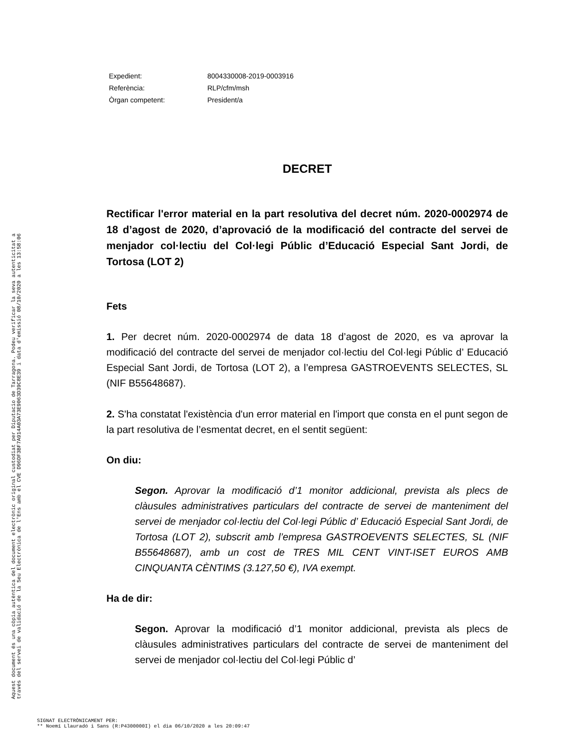| Expedient: | 8004330008-2019-0003916 |
| Referència: | RLP/cfm/msh |
| Òrgan competent: | President/a |
DECRET
Rectificar l'error material en la part resolutiva del decret núm. 2020-0002974 de 18 d’agost de 2020, d’aprovació de la modificació del contracte del servei de menjador col·lectiu del Col·legi Públic d’Educació Especial Sant Jordi, de Tortosa (LOT 2)
Fets
1. Per decret núm. 2020-0002974 de data 18 d’agost de 2020, es va aprovar la modificació del contracte del servei de menjador col·lectiu del Col·legi Públic d’ Educació Especial Sant Jordi, de Tortosa (LOT 2), a l’empresa GASTROEVENTS SELECTES, SL (NIF B55648687).
2. S'ha constatat l'existència d'un error material en l'import que consta en el punt segon de la part resolutiva de l’esmentat decret, en el sentit següent:
On diu:
Segon. Aprovar la modificació d’1 monitor addicional, prevista als plecs de clàusules administratives particulars del contracte de servei de manteniment del servei de menjador col·lectiu del Col·legi Públic d’ Educació Especial Sant Jordi, de Tortosa (LOT 2), subscrit amb l’empresa GASTROEVENTS SELECTES, SL (NIF B55648687), amb un cost de TRES MIL CENT VINT-ISET EUROS AMB CINQUANTA CÈNTIMS (3.127,50 €), IVA exempt.
Ha de dir:
Segon. Aprovar la modificació d’1 monitor addicional, prevista als plecs de clàusules administratives particulars del contracte de servei de manteniment del servei de menjador col·lectiu del Col·legi Públic d’
Aquest document és una còpia autèntica del document electrònic original custodiat per Diputacio de Tarragona. Podeu verificar la seva autenticitat a
través del servei de validació de la Seu Electrònica de l'Ens amb el CVE D96DF3BF7A914A03A73E9063D39C8E39 i data d'emissió 08/10/2020 a les 13:58:06
SIGNAT ELECTRÒNICAMENT PER:
** Noemí Llauradó i Sans (R:P4300000I) el dia 06/10/2020 a les 20:09:47